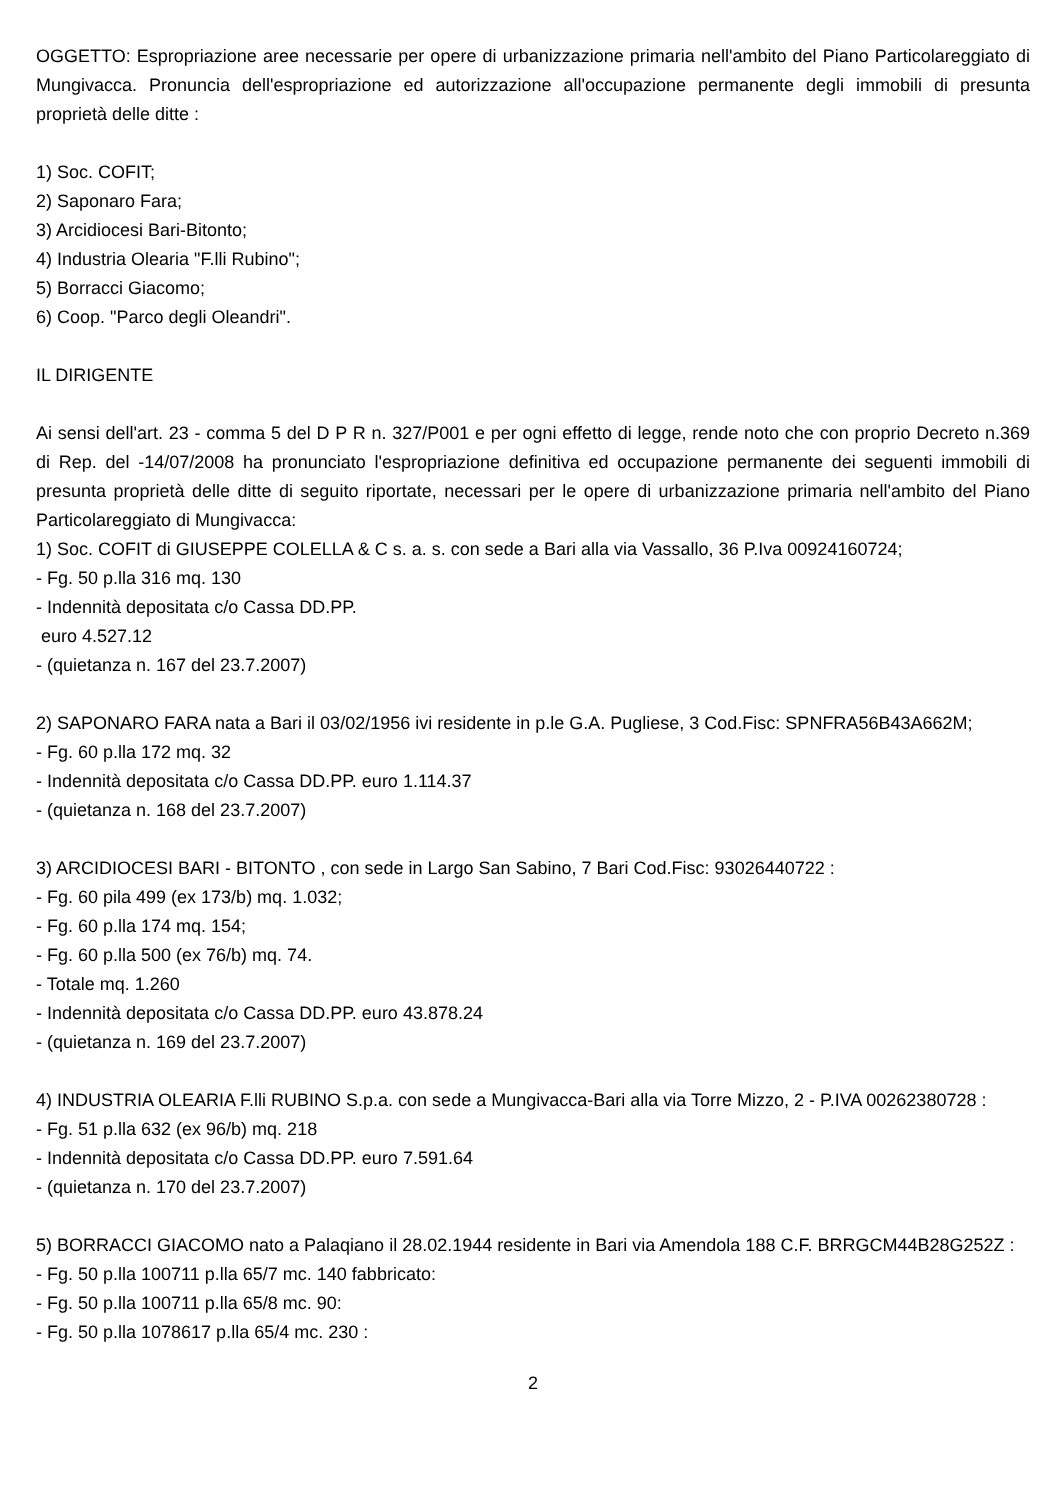OGGETTO: Espropriazione aree necessarie per opere di urbanizzazione primaria nell'ambito del Piano Particolareggiato di Mungivacca. Pronuncia dell'espropriazione ed autorizzazione all'occupazione permanente degli immobili di presunta proprietà delle ditte :
1) Soc. COFIT;
2) Saponaro Fara;
3) Arcidiocesi Bari-Bitonto;
4) Industria Olearia "F.lli Rubino";
5) Borracci Giacomo;
6) Coop. "Parco degli Oleandri".
IL DIRIGENTE
Ai sensi dell'art. 23 - comma 5 del D P R n. 327/P001 e per ogni effetto di legge, rende noto che con proprio Decreto n.369 di Rep. del -14/07/2008 ha pronunciato l'espropriazione definitiva ed occupazione permanente dei seguenti immobili di presunta proprietà delle ditte di seguito riportate, necessari per le opere di urbanizzazione primaria nell'ambito del Piano Particolareggiato di Mungivacca:
1) Soc. COFIT di GIUSEPPE COLELLA & C s. a. s. con sede a Bari alla via Vassallo, 36 P.Iva 00924160724;
- Fg. 50 p.lla 316 mq. 130
- Indennità depositata c/o Cassa DD.PP.
euro 4.527.12
- (quietanza n. 167 del 23.7.2007)
2) SAPONARO FARA nata a Bari il 03/02/1956 ivi residente in p.le G.A. Pugliese, 3 Cod.Fisc: SPNFRA56B43A662M;
- Fg. 60 p.lla 172 mq. 32
- Indennità depositata c/o Cassa DD.PP. euro 1.114.37
- (quietanza n. 168 del 23.7.2007)
3) ARCIDIOCESI BARI - BITONTO , con sede in Largo San Sabino, 7 Bari Cod.Fisc: 93026440722 :
- Fg. 60 pila 499 (ex 173/b) mq. 1.032;
- Fg. 60 p.lla 174 mq. 154;
- Fg. 60 p.lla 500 (ex 76/b) mq. 74.
- Totale mq. 1.260
- Indennità depositata c/o Cassa DD.PP. euro 43.878.24
- (quietanza n. 169 del 23.7.2007)
4) INDUSTRIA OLEARIA F.lli RUBINO S.p.a. con sede a Mungivacca-Bari alla via Torre Mizzo, 2 - P.IVA 00262380728 :
- Fg. 51 p.lla 632 (ex 96/b) mq. 218
- Indennità depositata c/o Cassa DD.PP. euro 7.591.64
- (quietanza n. 170 del 23.7.2007)
5) BORRACCI GIACOMO nato a Palaqiano il 28.02.1944 residente in Bari via Amendola 188 C.F. BRRGCM44B28G252Z :
- Fg. 50 p.lla 100711 p.lla 65/7 mc. 140 fabbricato:
- Fg. 50 p.lla 100711 p.lla 65/8 mc. 90:
- Fg. 50 p.lla 1078617 p.lla 65/4 mc. 230 :
2